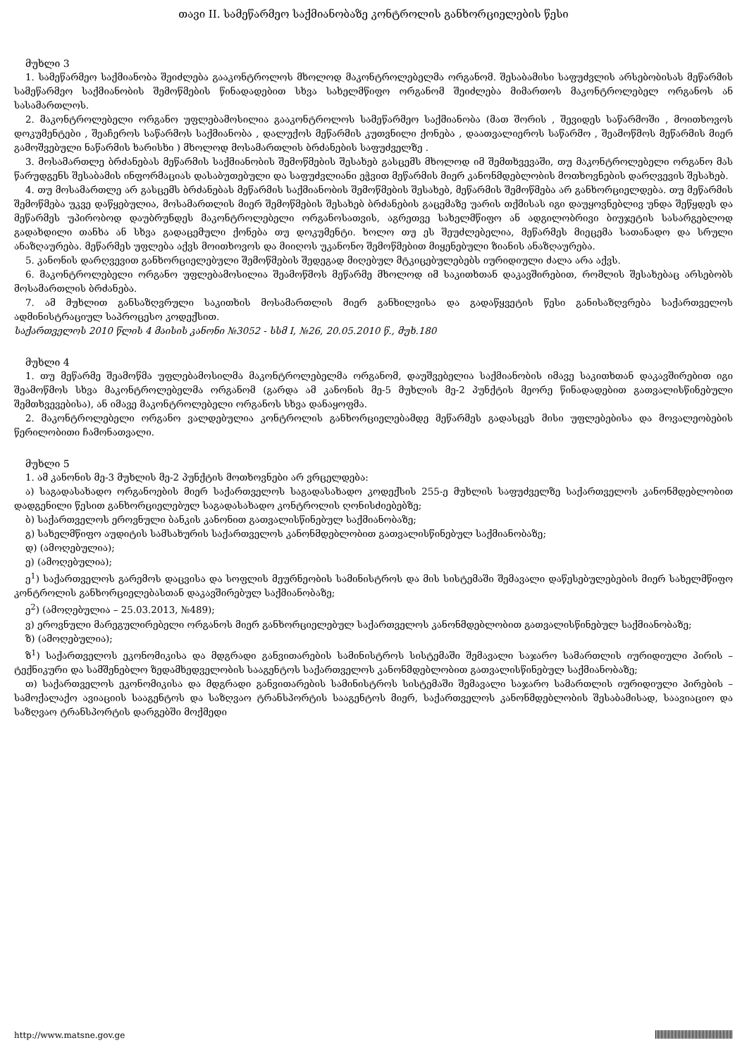თავი II. სამეწარმეო საქმიანობაზე კონტროლის განხორციელების წესი
მუხლი 3
1. სამეწარმეო საქმიანობა შეიძლება გააკონტროლოს მხოლოდ მაკონტროლებელმა ორგანომ. შესაბამისი საფუძვლის არსებობისას მეწარმის სამეწარმეო საქმიანობის შემოწმების წინადადებით სხვა სახელმწიფო ორგანომ შეიძლება მიმართოს მაკონტროლებელ ორგანოს ან სასამართლოს.
2. მაკონტროლებელი ორგანო უფლებამოსილია გააკონტროლოს სამეწარმეო საქმიანობა (მათ შორის , შევიდეს საწარმოში , მოითხოვოს დოკუმენტები , შეაჩეროს საწარმოს საქმიანობა , დალუქოს მეწარმის კუთვნილი ქონება , დაათვალიეროს საწარმო , შეამოწმოს მეწარმის მიერ გამოშვებული ნაწარმის ხარისხი ) მხოლოდ მოსამართლის ბრძანების საფუძველზე .
3. მოსამართლე ბრძანებას მეწარმის საქმიანობის შემოწმების შესახებ გასცემს მხოლოდ იმ შემთხვევაში, თუ მაკონტროლებელი ორგანო მას წარუდგენს შესაბამის ინფორმაციას დასაბუთებული და საფუძვლიანი ეჭვით მეწარმის მიერ კანონმდებლობის მოთხოვნების დარღვევის შესახებ.
4. თუ მოსამართლე არ გასცემს ბრძანებას მეწარმის საქმიანობის შემოწმების შესახებ, მეწარმის შემოწმება არ განხორციელდება. თუ მეწარმის შემოწმება უკვე დაწყებულია, მოსამართლის მიერ შემოწმების შესახებ ბრძანების გაცემაზე უარის თქმისას იგი დაუყოვნებლივ უნდა შეწყდეს და მეწარმეს უპირობოდ დაუბრუნდეს მაკონტროლებელი ორგანოსათვის, აგრეთვე სახელმწიფო ან ადგილობრივი ბიუჯეტის სასარგებლოდ გადახდილი თანხა ან სხვა გადაცემული ქონება თუ დოკუმენტი. ხოლო თუ ეს შეუძლებელია, მეწარმეს მიეცემა სათანადო და სრული ანაზღაურება. მეწარმეს უფლება აქვს მოითხოვოს და მიიღოს უკანონო შემოწმებით მიყენებული ზიანის ანაზღაურება.
5. კანონის დარღვევით განხორციელებული შემოწმების შედეგად მიღებულ მტკიცებულებებს იურიდიული ძალა არა აქვს.
6. მაკონტროლებელი ორგანო უფლებამოსილია შეამოწმოს მეწარმე მხოლოდ იმ საკითხთან დაკავშირებით, რომლის შესახებაც არსებობს მოსამართლის ბრძანება.
7. ამ მუხლით განსაზღვრული საკითხის მოსამართლის მიერ განხილვისა და გადაწყვეტის წესი განისაზღვრება საქართველოს ადმინისტრაციულ საპროცესო კოდექსით.
საქართველოს 2010 წლის 4 მაისის კანონი №3052 - სსმ I, №26, 20.05.2010 წ., მუხ.180
მუხლი 4
1. თუ მეწარმე შეამოწმა უფლებამოსილმა მაკონტროლებელმა ორგანომ, დაუშვებელია საქმიანობის იმავე საკითხთან დაკავშირებით იგი შეამოწმოს სხვა მაკონტროლებელმა ორგანომ (გარდა ამ კანონის მე-5 მუხლის მე-2 პუნქტის მეორე წინადადებით გათვალისწინებული შემთხვევებისა), ან იმავე მაკონტროლებელი ორგანოს სხვა დანაყოფმა.
2. მაკონტროლებელი ორგანო ვალდებულია კონტროლის განხორციელებამდე მეწარმეს გადასცეს მისი უფლებებისა და მოვალეობების წერილობითი ჩამონათვალი.
მუხლი 5
1. ამ კანონის მე-3 მუხლის მე-2 პუნქტის მოთხოვნები არ ვრცელდება:
ა) საგადასახადო ორგანოების მიერ საქართველოს საგადასახადო კოდექსის 255-ე მუხლის საფუძველზე საქართველოს კანონმდებლობით დადგენილი წესით განხორციელებულ საგადასახადო კონტროლის ღონისძიებებზე;
ბ) საქართველოს ეროვნული ბანკის კანონით გათვალისწინებულ საქმიანობაზე;
გ) სახელმწიფო აუდიტის სამსახურის საქართველოს კანონმდებლობით გათვალისწინებულ საქმიანობაზე;
დ) (ამოღებულია);
ე) (ამოღებულია);
ე<sup>1</sup>) საქართველოს გარემოს დაცვისა და სოფლის მეურნეობის სამინისტროს და მის სისტემაში შემავალი დაწესებულებების მიერ სახელმწიფო კონტროლის განხორციელებასთან დაკავშირებულ საქმიანობაზე;
ე<sup>2</sup>) (ამოღებულია – 25.03.2013, №489);
ვ) ეროვნული მარეგულირებელი ორგანოს მიერ განხორციელებულ საქართველოს კანონმდებლობით გათვალისწინებულ საქმიანობაზე;
ზ) (ამოღებულია);
ზ<sup>1</sup>) საქართველოს ეკონომიკისა და მდგრადი განვითარების სამინისტროს სისტემაში შემავალი საჯარო სამართლის იურიდიული პირის – ტექნიკური და სამშენებლო ზედამხედველობის სააგენტოს საქართველოს კანონმდებლობით გათვალისწინებულ საქმიანობაზე;
თ) საქართველოს ეკონომიკისა და მდგრადი განვითარების სამინისტროს სისტემაში შემავალი საჯარო სამართლის იურიდიული პირების – სამოქალაქო ავიაციის სააგენტოს და საზღვაო ტრანსპორტის სააგენტოს მიერ, საქართველოს კანონმდებლობის შესაბამისად, საავიაციო და საზღვაო ტრანსპორტის დარგებში მოქმედი
http://www.matsne.gov.ge